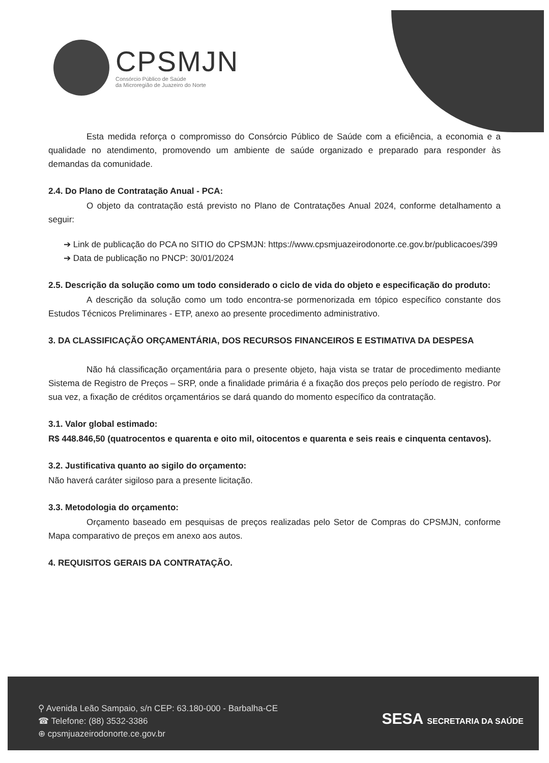CPSMJN
Consórcio Público de Saúde
da Microregião de Juazeiro do Norte
Esta medida reforça o compromisso do Consórcio Público de Saúde com a eficiência, a economia e a qualidade no atendimento, promovendo um ambiente de saúde organizado e preparado para responder às demandas da comunidade.
2.4. Do Plano de Contratação Anual - PCA:
O objeto da contratação está previsto no Plano de Contratações Anual 2024, conforme detalhamento a seguir:
➔ Link de publicação do PCA no SITIO do CPSMJN: https://www.cpsmjuazeirodonorte.ce.gov.br/publicacoes/399
➔ Data de publicação no PNCP: 30/01/2024
2.5. Descrição da solução como um todo considerado o ciclo de vida do objeto e especificação do produto:
A descrição da solução como um todo encontra-se pormenorizada em tópico específico constante dos Estudos Técnicos Preliminares - ETP, anexo ao presente procedimento administrativo.
3. DA CLASSIFICAÇÃO ORÇAMENTÁRIA, DOS RECURSOS FINANCEIROS E ESTIMATIVA DA DESPESA
Não há classificação orçamentária para o presente objeto, haja vista se tratar de procedimento mediante Sistema de Registro de Preços – SRP, onde a finalidade primária é a fixação dos preços pelo período de registro. Por sua vez, a fixação de créditos orçamentários se dará quando do momento específico da contratação.
3.1. Valor global estimado:
R$ 448.846,50 (quatrocentos e quarenta e oito mil, oitocentos e quarenta e seis reais e cinquenta centavos).
3.2. Justificativa quanto ao sigilo do orçamento:
Não haverá caráter sigiloso para a presente licitação.
3.3. Metodologia do orçamento:
Orçamento baseado em pesquisas de preços realizadas pelo Setor de Compras do CPSMJN, conforme Mapa comparativo de preços em anexo aos autos.
4. REQUISITOS GERAIS DA CONTRATAÇÃO.
⚲ Avenida Leão Sampaio, s/n CEP: 63.180-000 - Barbalha-CE
☎ Telefone: (88) 3532-3386
⊕ cpsmjuazeirodonorte.ce.gov.br
SESA SECRETARIA DA SAÚDE